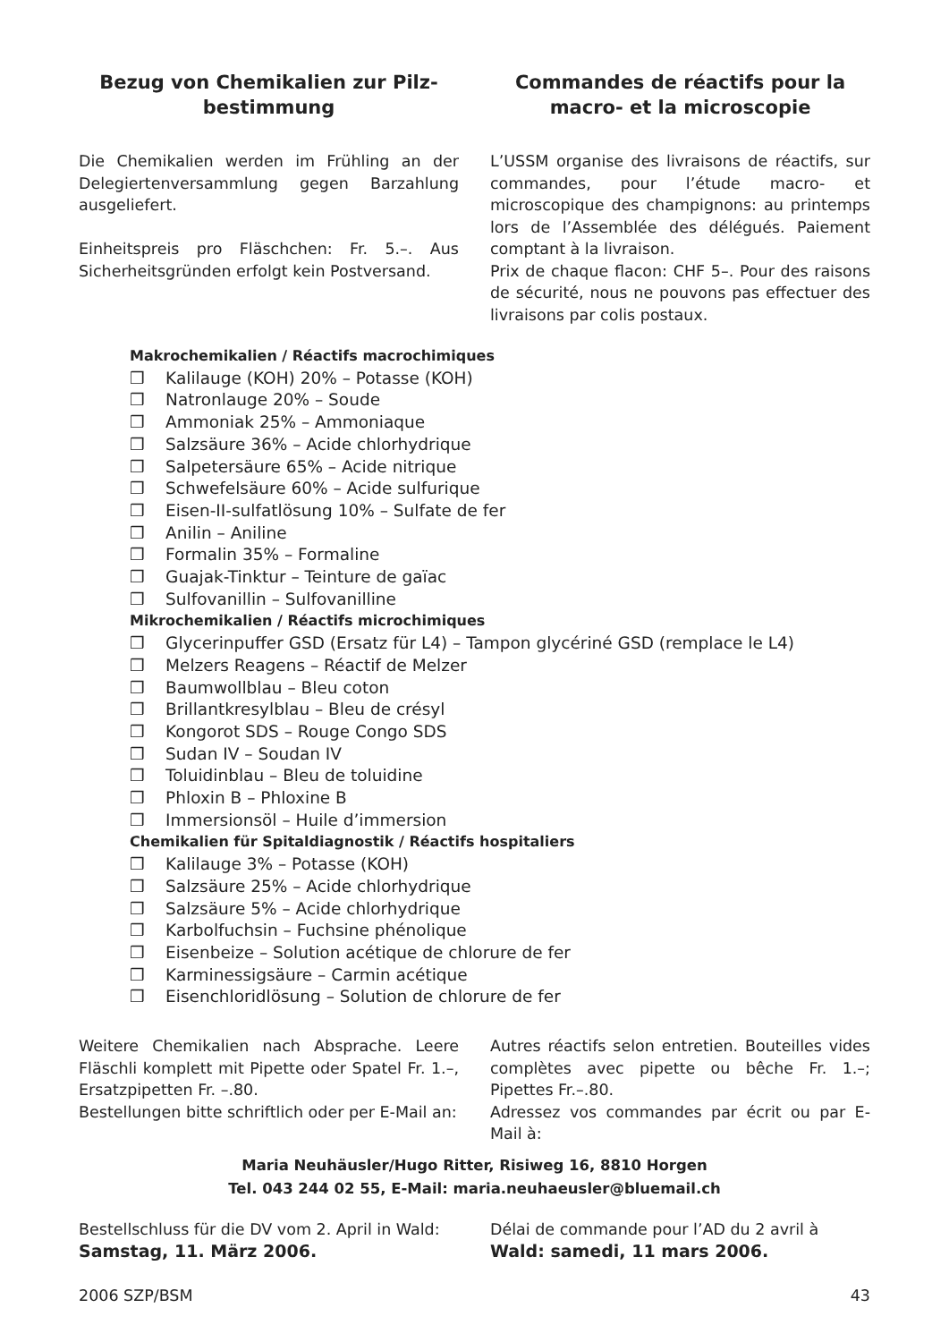Bezug von Chemikalien zur Pilz-
bestimmung
Die Chemikalien werden im Frühling an der Delegiertenversammlung gegen Barzahlung ausgeliefert.
Einheitspreis pro Fläschchen: Fr. 5.–. Aus Sicherheitsgründen erfolgt kein Postversand.
Commandes de réactifs pour la macro- et la microscopie
L’USSM organise des livraisons de réactifs, sur commandes, pour l’étude macro- et microscopique des champignons: au printemps lors de l’Assemblée des délégués. Paiement comptant à la livraison.
Prix de chaque flacon: CHF 5–. Pour des raisons de sécurité, nous ne pouvons pas effectuer des livraisons par colis postaux.
Makrochemikalien / Réactifs macrochimiques
❒ Kalilauge (KOH) 20% – Potasse (KOH)
❒ Natronlauge 20% – Soude
❒ Ammoniak 25% – Ammoniaque
❒ Salzsäure 36% – Acide chlorhydrique
❒ Salpetersäure 65% – Acide nitrique
❒ Schwefelsäure 60% – Acide sulfurique
❒ Eisen-II-sulfatlösung 10% – Sulfate de fer
❒ Anilin – Aniline
❒ Formalin 35% – Formaline
❒ Guajak-Tinktur – Teinture de gaïac
❒ Sulfovanillin – Sulfovanilline
Mikrochemikalien / Réactifs microchimiques
❒ Glycerinpuffer GSD (Ersatz für L4) – Tampon glycériné GSD (remplace le L4)
❒ Melzers Reagens – Réactif de Melzer
❒ Baumwollblau – Bleu coton
❒ Brillantkresylblau – Bleu de crésyl
❒ Kongorot SDS – Rouge Congo SDS
❒ Sudan IV – Soudan IV
❒ Toluidinblau – Bleu de toluidine
❒ Phloxin B – Phloxine B
❒ Immersionsöl – Huile d’immersion
Chemikalien für Spitaldiagnostik / Réactifs hospitaliers
❒ Kalilauge 3% – Potasse (KOH)
❒ Salzsäure 25% – Acide chlorhydrique
❒ Salzsäure 5% – Acide chlorhydrique
❒ Karbolfuchsin – Fuchsine phénolique
❒ Eisenbeize – Solution acétique de chlorure de fer
❒ Karminessigsäure – Carmin acétique
❒ Eisenchloridlösung – Solution de chlorure de fer
Weitere Chemikalien nach Absprache. Leere Fläschli komplett mit Pipette oder Spatel Fr. 1.–, Ersatzpipetten Fr. –.80.
Bestellungen bitte schriftlich oder per E-Mail an:
Autres réactifs selon entretien. Bouteilles vides complètes avec pipette ou bêche Fr. 1.–; Pipettes Fr.–.80.
Adressez vos commandes par écrit ou par E-Mail à:
Maria Neuhäusler/Hugo Ritter, Risiweg 16, 8810 Horgen
Tel. 043 244 02 55, E-Mail: maria.neuhaeusler@bluemail.ch
Bestellschluss für die DV vom 2. April in Wald:
Samstag, 11. März 2006.
Délai de commande pour l’AD du 2 avril à
Wald: samedi, 11 mars 2006.
2006 SZP/BSM 43